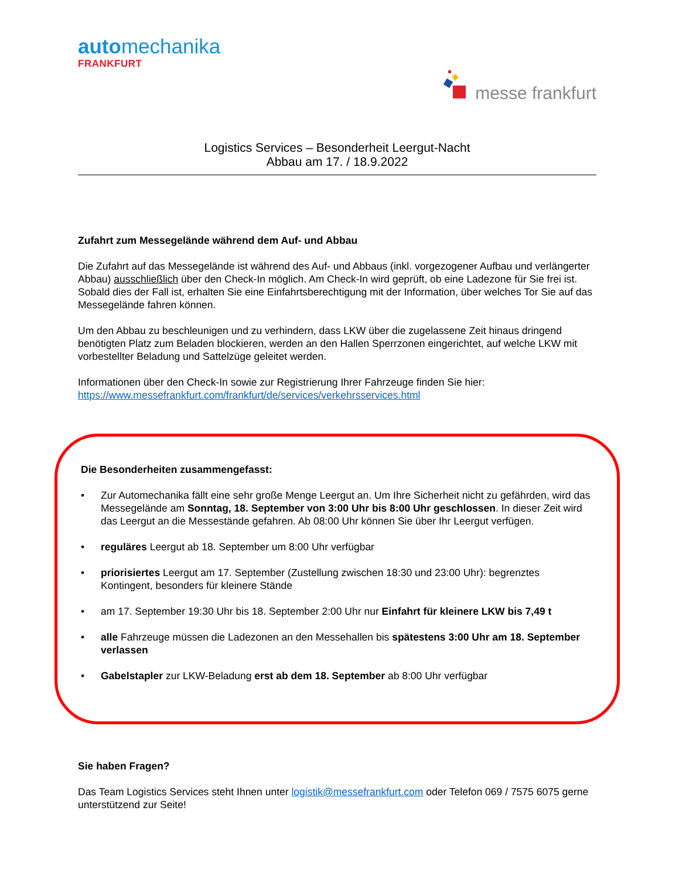automechanika
FRANKFURT
messe frankfurt
Logistics Services – Besonderheit Leergut-Nacht
Abbau am 17. / 18.9.2022
Zufahrt zum Messegelände während dem Auf- und Abbau
Die Zufahrt auf das Messegelände ist während des Auf- und Abbaus (inkl. vorgezogener Aufbau und verlängerter Abbau) ausschließlich über den Check-In möglich. Am Check-In wird geprüft, ob eine Ladezone für Sie frei ist. Sobald dies der Fall ist, erhalten Sie eine Einfahrtsberechtigung mit der Information, über welches Tor Sie auf das Messegelände fahren können.
Um den Abbau zu beschleunigen und zu verhindern, dass LKW über die zugelassene Zeit hinaus dringend benötigten Platz zum Beladen blockieren, werden an den Hallen Sperrzonen eingerichtet, auf welche LKW mit vorbestellter Beladung und Sattelzüge geleitet werden.
Informationen über den Check-In sowie zur Registrierung Ihrer Fahrzeuge finden Sie hier:
https://www.messefrankfurt.com/frankfurt/de/services/verkehrsservices.html
Die Besonderheiten zusammengefasst:
• Zur Automechanika fällt eine sehr große Menge Leergut an. Um Ihre Sicherheit nicht zu gefährden, wird das Messegelände am Sonntag, 18. September von 3:00 Uhr bis 8:00 Uhr geschlossen. In dieser Zeit wird das Leergut an die Messestände gefahren. Ab 08:00 Uhr können Sie über Ihr Leergut verfügen.
• reguläres Leergut ab 18. September um 8:00 Uhr verfügbar
• priorisiertes Leergut am 17. September (Zustellung zwischen 18:30 und 23:00 Uhr): begrenztes Kontingent, besonders für kleinere Stände
• am 17. September 19:30 Uhr bis 18. September 2:00 Uhr nur Einfahrt für kleinere LKW bis 7,49 t
• alle Fahrzeuge müssen die Ladezonen an den Messehallen bis spätestens 3:00 Uhr am 18. September verlassen
• Gabelstapler zur LKW-Beladung erst ab dem 18. September ab 8:00 Uhr verfügbar
Sie haben Fragen?
Das Team Logistics Services steht Ihnen unter logistik@messefrankfurt.com oder Telefon 069 / 7575 6075 gerne unterstützend zur Seite!